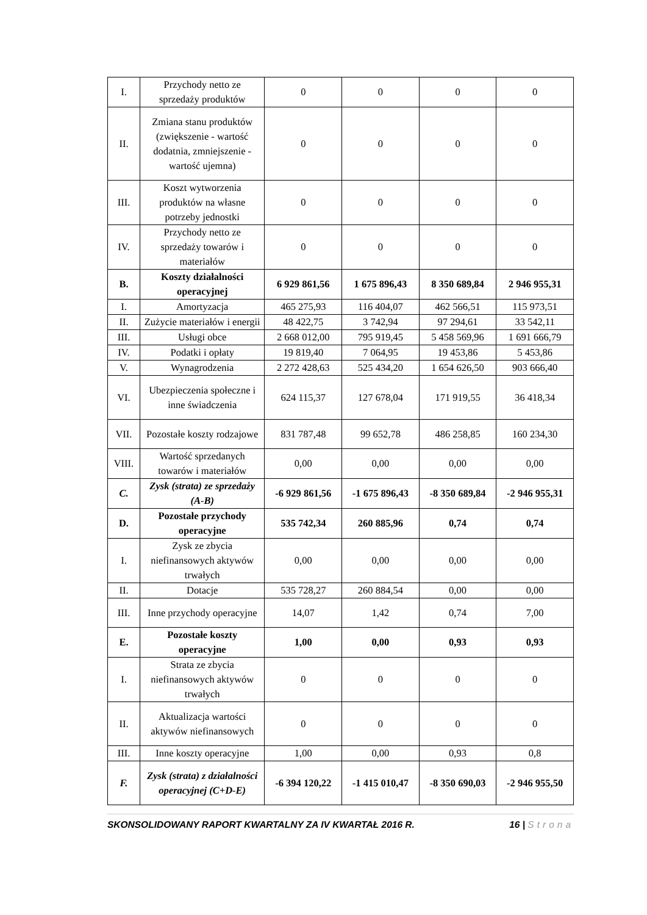| I. | Przychody netto ze sprzedaży produktów | 0 | 0 | 0 | 0 |
| II. | Zmiana stanu produktów (zwiększenie - wartość dodatnia, zmniejszenie - wartość ujemna) | 0 | 0 | 0 | 0 |
| III. | Koszt wytworzenia produktów na własne potrzeby jednostki | 0 | 0 | 0 | 0 |
| IV. | Przychody netto ze sprzedaży towarów i materiałów | 0 | 0 | 0 | 0 |
| B. | Koszty działalności operacyjnej | 6 929 861,56 | 1 675 896,43 | 8 350 689,84 | 2 946 955,31 |
| I. | Amortyzacja | 465 275,93 | 116 404,07 | 462 566,51 | 115 973,51 |
| II. | Zużycie materiałów i energii | 48 422,75 | 3 742,94 | 97 294,61 | 33 542,11 |
| III. | Usługi obce | 2 668 012,00 | 795 919,45 | 5 458 569,96 | 1 691 666,79 |
| IV. | Podatki i opłaty | 19 819,40 | 7 064,95 | 19 453,86 | 5 453,86 |
| V. | Wynagrodzenia | 2 272 428,63 | 525 434,20 | 1 654 626,50 | 903 666,40 |
| VI. | Ubezpieczenia społeczne i inne świadczenia | 624 115,37 | 127 678,04 | 171 919,55 | 36 418,34 |
| VII. | Pozostałe koszty rodzajowe | 831 787,48 | 99 652,78 | 486 258,85 | 160 234,30 |
| VIII. | Wartość sprzedanych towarów i materiałów | 0,00 | 0,00 | 0,00 | 0,00 |
| C. | Zysk (strata) ze sprzedaży (A-B) | -6 929 861,56 | -1 675 896,43 | -8 350 689,84 | -2 946 955,31 |
| D. | Pozostałe przychody operacyjne | 535 742,34 | 260 885,96 | 0,74 | 0,74 |
| I. | Zysk ze zbycia niefinansowych aktywów trwałych | 0,00 | 0,00 | 0,00 | 0,00 |
| II. | Dotacje | 535 728,27 | 260 884,54 | 0,00 | 0,00 |
| III. | Inne przychody operacyjne | 14,07 | 1,42 | 0,74 | 7,00 |
| E. | Pozostałe koszty operacyjne | 1,00 | 0,00 | 0,93 | 0,93 |
| I. | Strata ze zbycia niefinansowych aktywów trwałych | 0 | 0 | 0 | 0 |
| II. | Aktualizacja wartości aktywów niefinansowych | 0 | 0 | 0 | 0 |
| III. | Inne koszty operacyjne | 1,00 | 0,00 | 0,93 | 0,8 |
| F. | Zysk (strata) z działalności operacyjnej (C+D-E) | -6 394 120,22 | -1 415 010,47 | -8 350 690,03 | -2 946 955,50 |
SKONSOLIDOWANY RAPORT KWARTALNY ZA IV KWARTAŁ 2016 R. 16 | Strona